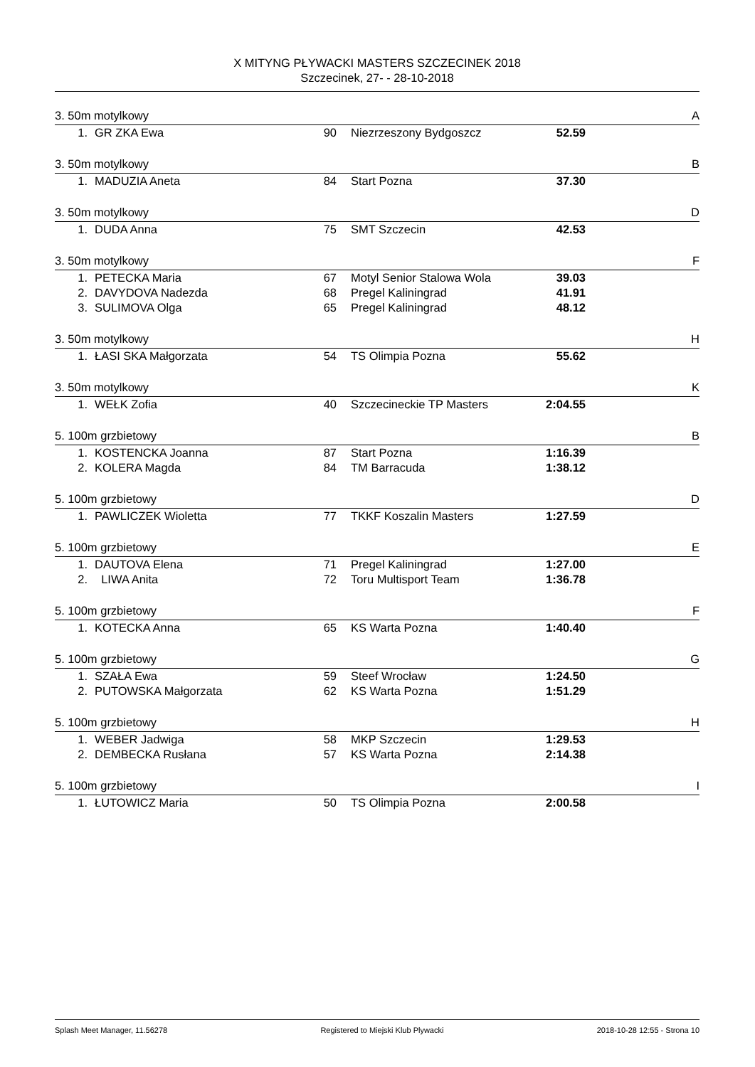X MITYNG PŁYWACKI MASTERS SZCZECINEK 2018
Szczecinek, 27- - 28-10-2018
3. 50m motylkowy A
| 1. | GR ZKA Ewa | 90 | Niezrzeszony Bydgoszcz | 52.59 | |
3. 50m motylkowy B
| 1. | MADUZIA Aneta | 84 | Start Pozna | 37.30 | |
3. 50m motylkowy D
| 1. | DUDA Anna | 75 | SMT Szczecin | 42.53 | |
3. 50m motylkowy F
| 1. | PETECKA Maria | 67 | Motyl Senior Stalowa Wola | 39.03 | |
| 2. | DAVYDOVA Nadezda | 68 | Pregel Kaliningrad | 41.91 | |
| 3. | SULIMOVA Olga | 65 | Pregel Kaliningrad | 48.12 | |
3. 50m motylkowy H
| 1. | ŁASI SKA Małgorzata | 54 | TS Olimpia Pozna | 55.62 | |
3. 50m motylkowy K
| 1. | WEŁK Zofia | 40 | Szczecineckie TP Masters | 2:04.55 | |
5. 100m grzbietowy B
| 1. | KOSTENCKA Joanna | 87 | Start Pozna | 1:16.39 | |
| 2. | KOLERA Magda | 84 | TM Barracuda | 1:38.12 | |
5. 100m grzbietowy D
| 1. | PAWLICZEK Wioletta | 77 | TKKF Koszalin Masters | 1:27.59 | |
5. 100m grzbietowy E
| 1. | DAUTOVA Elena | 71 | Pregel Kaliningrad | 1:27.00 | |
| 2. | LIWA Anita | 72 | Toru Multisport Team | 1:36.78 | |
5. 100m grzbietowy F
| 1. | KOTECKA Anna | 65 | KS Warta Pozna | 1:40.40 | |
5. 100m grzbietowy G
| 1. | SZAŁA Ewa | 59 | Steef Wrocław | 1:24.50 | |
| 2. | PUTOWSKA Małgorzata | 62 | KS Warta Pozna | 1:51.29 | |
5. 100m grzbietowy H
| 1. | WEBER Jadwiga | 58 | MKP Szczecin | 1:29.53 | |
| 2. | DEMBECKA Rusłana | 57 | KS Warta Pozna | 2:14.38 | |
5. 100m grzbietowy I
| 1. | ŁUTOWICZ Maria | 50 | TS Olimpia Pozna | 2:00.58 | |
Splash Meet Manager, 11.56278 Registered to Miejski Klub Plywacki 2018-10-28 12:55 - Strona 10